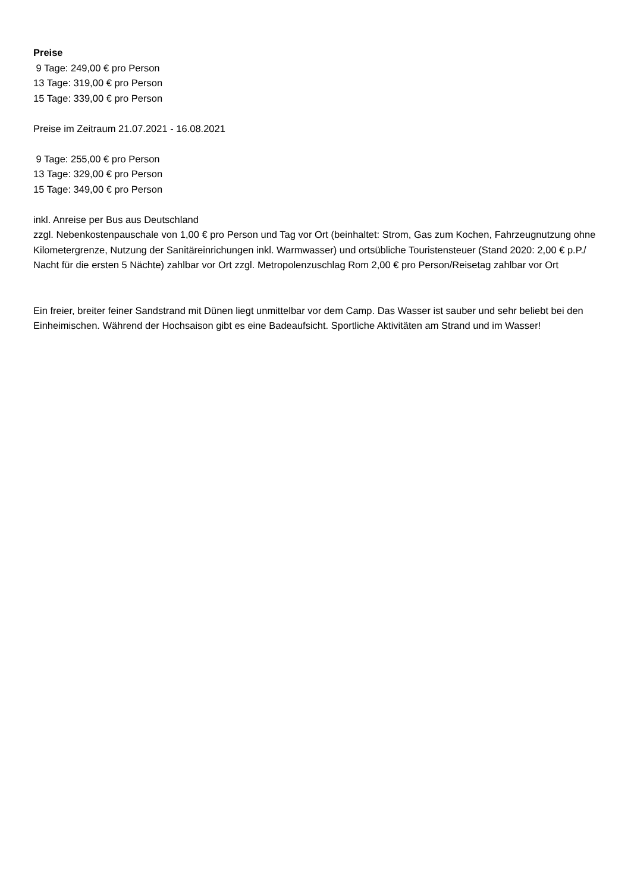Preise
9 Tage: 249,00 € pro Person
13 Tage: 319,00 € pro Person
15 Tage: 339,00 € pro Person
Preise im Zeitraum 21.07.2021 - 16.08.2021
9 Tage: 255,00 € pro Person
13 Tage: 329,00 € pro Person
15 Tage: 349,00 € pro Person
inkl. Anreise per Bus aus Deutschland
zzgl. Nebenkostenpauschale von 1,00 € pro Person und Tag vor Ort (beinhaltet: Strom, Gas zum Kochen, Fahrzeugnutzung ohne Kilometergrenze, Nutzung der Sanitäreinrichungen inkl. Warmwasser) und ortsübliche Touristensteuer (Stand 2020: 2,00 € p.P./ Nacht für die ersten 5 Nächte) zahlbar vor Ort zzgl. Metropolenzuschlag Rom 2,00 € pro Person/Reisetag zahlbar vor Ort
Ein freier, breiter feiner Sandstrand mit Dünen liegt unmittelbar vor dem Camp. Das Wasser ist sauber und sehr beliebt bei den Einheimischen. Während der Hochsaison gibt es eine Badeaufsicht. Sportliche Aktivitäten am Strand und im Wasser!